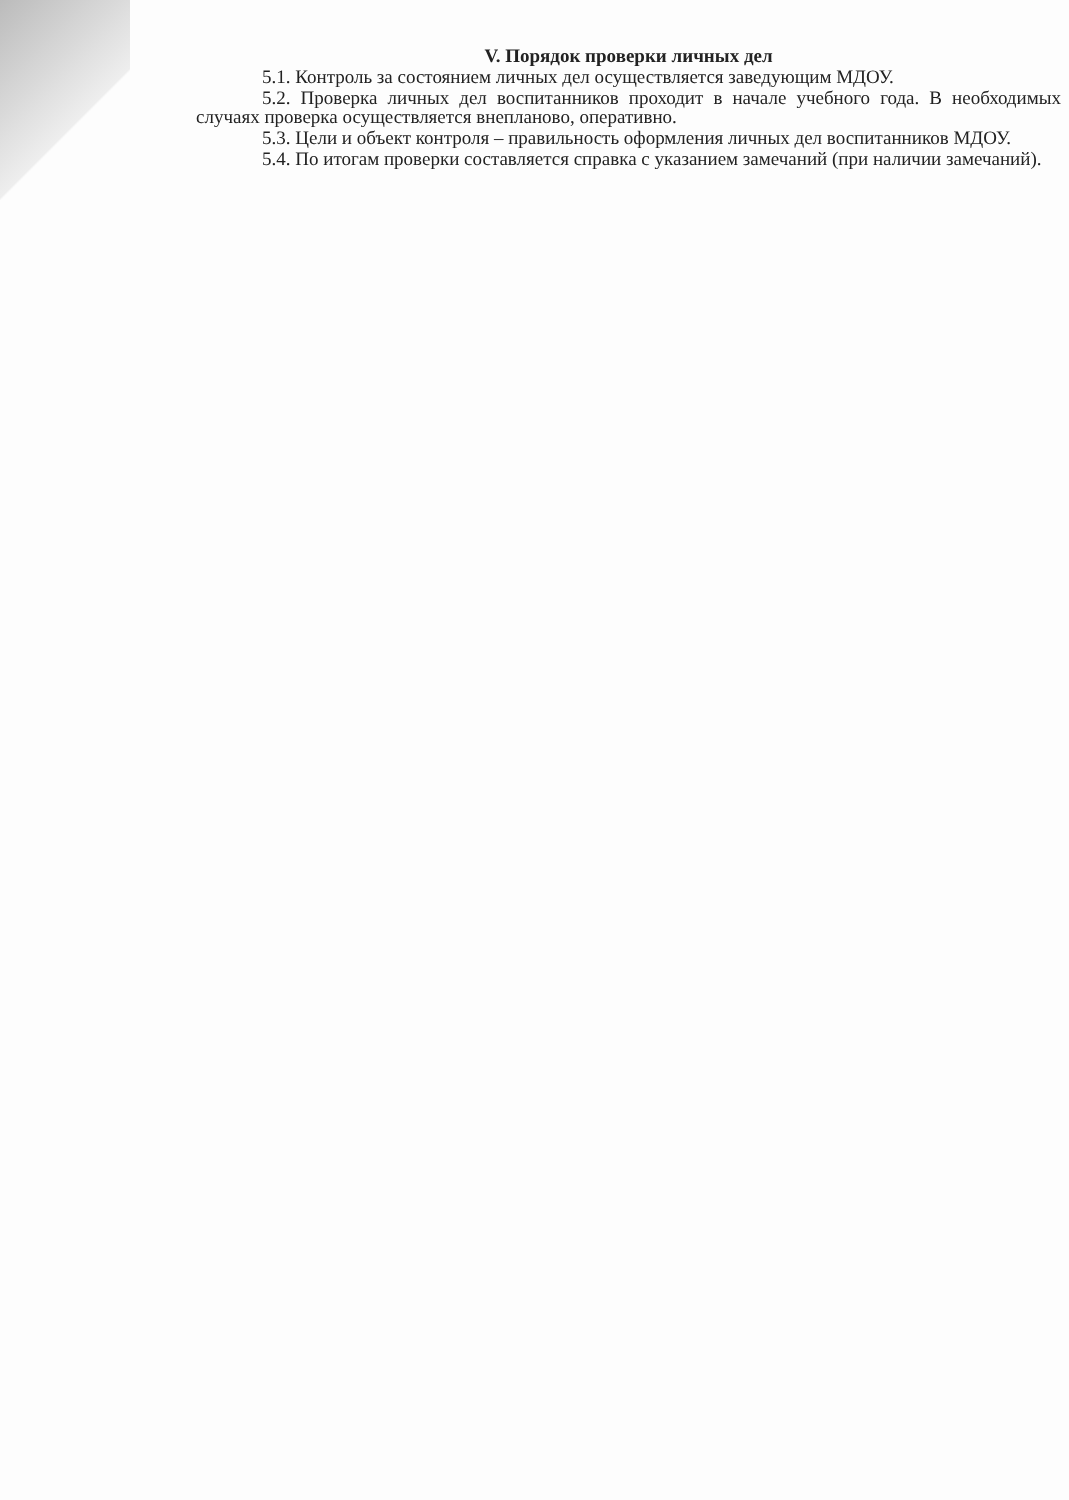V. Порядок проверки личных дел
5.1. Контроль за состоянием личных дел осуществляется заведующим МДОУ.
5.2. Проверка личных дел воспитанников проходит в начале учебного года. В необходимых случаях проверка осуществляется внепланово, оперативно.
5.3. Цели и объект контроля – правильность оформления личных дел воспитанников МДОУ.
5.4. По итогам проверки составляется справка с указанием замечаний (при наличии замечаний).